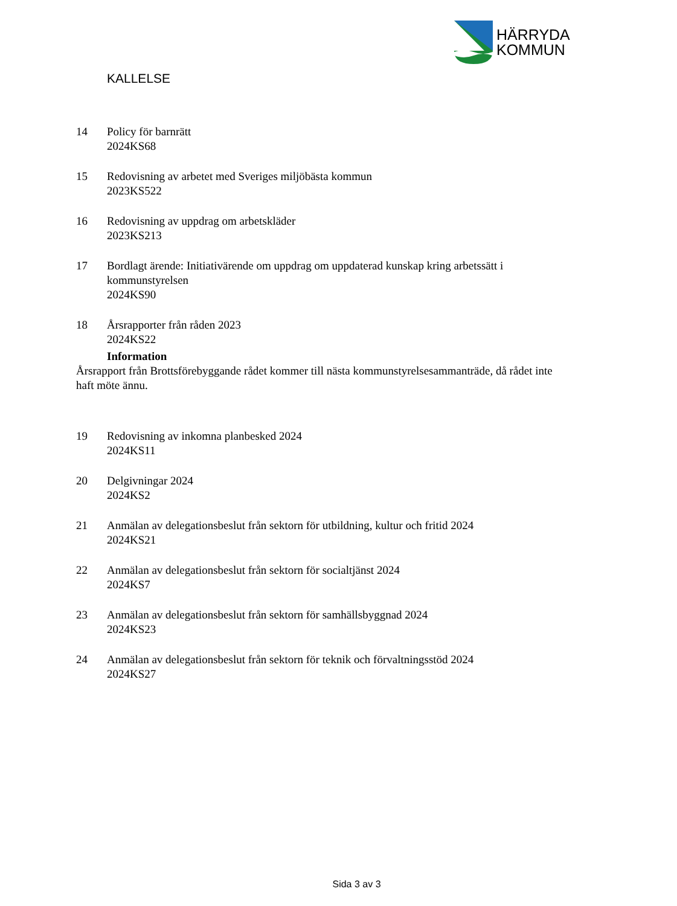HÄRRYDA
KOMMUN
KALLELSE
14 Policy för barnrätt
2024KS68
15 Redovisning av arbetet med Sveriges miljöbästa kommun
2023KS522
16 Redovisning av uppdrag om arbetskläder
2023KS213
17 Bordlagt ärende: Initiativärende om uppdrag om uppdaterad kunskap kring arbetssätt i kommunstyrelsen
2024KS90
18 Årsrapporter från råden 2023
2024KS22
Information
Årsrapport från Brottsförebyggande rådet kommer till nästa kommunstyrelsesammanträde, då rådet inte haft möte ännu.
19 Redovisning av inkomna planbesked 2024
2024KS11
20 Delgivningar 2024
2024KS2
21 Anmälan av delegationsbeslut från sektorn för utbildning, kultur och fritid 2024
2024KS21
22 Anmälan av delegationsbeslut från sektorn för socialtjänst 2024
2024KS7
23 Anmälan av delegationsbeslut från sektorn för samhällsbyggnad 2024
2024KS23
24 Anmälan av delegationsbeslut från sektorn för teknik och förvaltningsstöd 2024
2024KS27
Sida 3 av 3